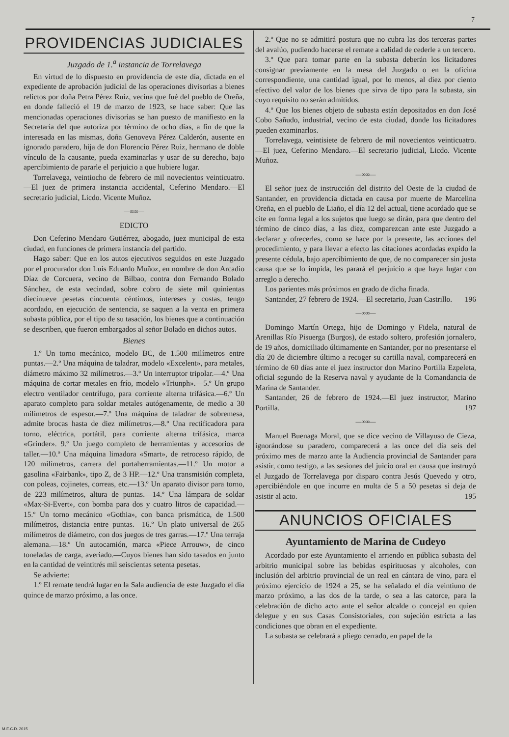7
PROVIDENCIAS JUDICIALES
Juzgado de 1.<sup>a</sup> instancia de Torrelavega
En virtud de lo dispuesto en providencia de este día, dictada en el expediente de aprobación judicial de las operaciones divisorias a bienes relictos por doña Petra Pérez Ruiz, vecina que fué del pueblo de Oreña, en donde falleció el 19 de marzo de 1923, se hace saber: Que las mencionadas operaciones divisorias se han puesto de manifiesto en la Secretaría del que autoriza por término de ocho días, a fin de que la interesada en las mismas, doña Genoveva Pérez Calderón, ausente en ignorado paradero, hija de don Florencio Pérez Ruiz, hermano de doble vínculo de la causante, pueda examinarlas y usar de su derecho, bajo apercibimiento de pararle el perjuicio a que hubiere lugar.
Torrelavega, veintiocho de febrero de mil novecientos veinticuatro.—El juez de primera instancia accidental, Ceferino Mendaro.—El secretario judicial, Licdo. Vicente Muñoz.
—∞∞—
EDICTO
Don Ceferino Mendaro Gutiérrez, abogado, juez municipal de esta ciudad, en funciones de primera instancia del partido.
Hago saber: Que en los autos ejecutivos seguidos en este Juzgado por el procurador don Luis Eduardo Muñoz, en nombre de don Arcadio Díaz de Corcuera, vecino de Bilbao, contra don Fernando Bolado Sánchez, de esta vecindad, sobre cobro de siete mil quinientas diecinueve pesetas cincuenta céntimos, intereses y costas, tengo acordado, en ejecución de sentencia, se saquen a la venta en primera subasta pública, por el tipo de su tasación, los bienes que a continuación se describen, que fueron embargados al señor Bolado en dichos autos.
Bienes
1.º Un torno mecánico, modelo BC, de 1.500 milímetros entre puntas.—2.º Una máquina de taladrar, modelo «Excelent», para metales, diámetro máximo 32 milímetros.—3.º Un interruptor tripolar.—4.º Una máquina de cortar metales en frío, modelo «Triunph».—5.º Un grupo electro ventilador centrífugo, para corriente alterna trifásica.—6.º Un aparato completo para soldar metales autógenamente, de medio a 30 milímetros de espesor.—7.º Una máquina de taladrar de sobremesa, admite brocas hasta de diez milímetros.—8.º Una rectificadora para torno, eléctrica, portátil, para corriente alterna trifásica, marca «Grinder». 9.º Un juego completo de herramientas y accesorios de taller.—10.º Una máquina limadora «Smart», de retroceso rápido, de 120 milímetros, carrera del portaherramientas.—11.º Un motor a gasolina «Fairbank», tipo Z, de 3 HP.—12.º Una transmisión completa, con poleas, cojinetes, correas, etc.—13.º Un aparato divisor para torno, de 223 milímetros, altura de puntas.—14.º Una lámpara de soldar «Max-Si-Evert», con bomba para dos y cuatro litros de capacidad.—15.º Un torno mecánico «Gothia», con banca prismática, de 1.500 milímetros, distancia entre puntas.—16.º Un plato universal de 265 milímetros de diámetro, con dos juegos de tres garras.—17.º Una terraja alemana.—18.º Un autocamión, marca «Piece Arrouw», de cinco toneladas de carga, averiado.—Cuyos bienes han sido tasados en junto en la cantidad de veintitrés mil seiscientas setenta pesetas.
Se advierte:
1.º El remate tendrá lugar en la Sala audiencia de este Juzgado el día quince de marzo próximo, a las once.
2.º Que no se admitirá postura que no cubra las dos terceras partes del avalúo, pudiendo hacerse el remate a calidad de cederle a un tercero.
3.º Que para tomar parte en la subasta deberán los licitadores consignar previamente en la mesa del Juzgado o en la oficina correspondiente, una cantidad igual, por lo menos, al diez por ciento efectivo del valor de los bienes que sirva de tipo para la subasta, sin cuyo requisito no serán admitidos.
4.º Que los bienes objeto de subasta están depositados en don José Cobo Sañudo, industrial, vecino de esta ciudad, donde los licitadores pueden examinarlos.
Torrelavega, veintisiete de febrero de mil novecientos veinticuatro.—El juez, Ceferino Mendaro.—El secretario judicial, Licdo. Vicente Muñoz.
—∞∞—
El señor juez de instrucción del distrito del Oeste de la ciudad de Santander, en providencia dictada en causa por muerte de Marcelina Oreña, en el pueblo de Liaño, el día 12 del actual, tiene acordado que se cite en forma legal a los sujetos que luego se dirán, para que dentro del término de cinco días, a las diez, comparezcan ante este Juzgado a declarar y ofrecerles, como se hace por la presente, las acciones del procedimiento, y para llevar a efecto las citaciones acordadas expido la presente cédula, bajo apercibimiento de que, de no comparecer sin justa causa que se lo impida, les parará el perjuicio a que haya lugar con arreglo a derecho.
Los parientes más próximos en grado de dicha finada.
Santander, 27 febrero de 1924.—El secretario, Juan Castrillo. 196
—∞∞—
Domingo Martín Ortega, hijo de Domingo y Fidela, natural de Arenillas Río Pisuerga (Burgos), de estado soltero, profesión jornalero, de 19 años, domiciliado últimamente en Santander, por no presentarse el día 20 de diciembre último a recoger su cartilla naval, comparecerá en término de 60 días ante el juez instructor don Marino Portilla Ezpeleta, oficial segundo de la Reserva naval y ayudante de la Comandancia de Marina de Santander.
Santander, 26 de febrero de 1924.—El juez instructor, Marino Portilla. 197
—∞∞—
Manuel Buenaga Moral, que se dice vecino de Villayuso de Cieza, ignorándose su paradero, comparecerá a las once del día seis del próximo mes de marzo ante la Audiencia provincial de Santander para asistir, como testigo, a las sesiones del juicio oral en causa que instruyó el Juzgado de Torrelavega por disparo contra Jesús Quevedo y otro, apercibiéndole en que incurre en multa de 5 a 50 pesetas si deja de asistir al acto. 195
ANUNCIOS OFICIALES
Ayuntamiento de Marina de Cudeyo
Acordado por este Ayuntamiento el arriendo en pública subasta del arbitrio municipal sobre las bebidas espirituosas y alcoholes, con inclusión del arbitrio provincial de un real en cántara de vino, para el próximo ejercicio de 1924 a 25, se ha señalado el día veintiuno de marzo próximo, a las dos de la tarde, o sea a las catorce, para la celebración de dicho acto ante el señor alcalde o concejal en quien delegue y en sus Casas Consistoriales, con sujeción estricta a las condiciones que obran en el expediente.
La subasta se celebrará a pliego cerrado, en papel de la
M.E.C.D. 2015